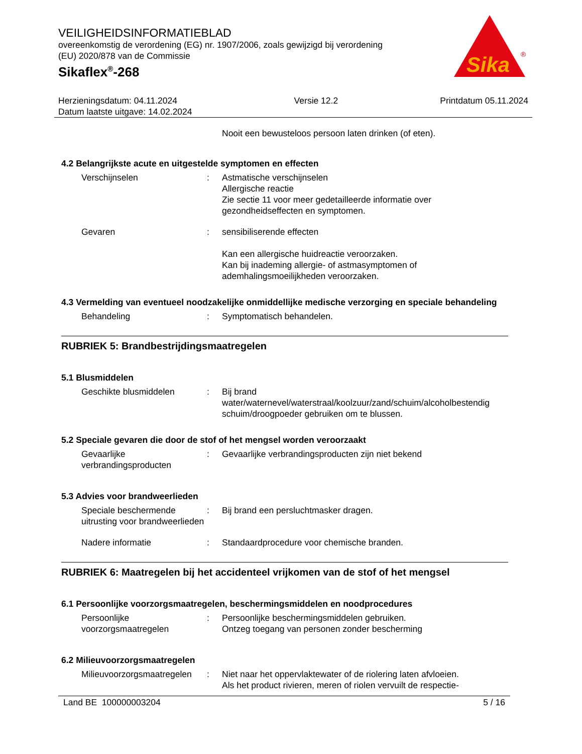Sika
®
VEILIGHEIDSINFORMATIEBLAD
overeenkomstig de verordening (EG) nr. 1907/2006, zoals gewijzigd bij verordening (EU) 2020/878 van de Commissie
Sikaflex<sup>®</sup>-268
Herzieningsdatum: 04.11.2024
Datum laatste uitgave: 14.02.2024
Versie 12.2 Printdatum 05.11.2024
Nooit een bewusteloos persoon laten drinken (of eten).
4.2 Belangrijkste acute en uitgestelde symptomen en effecten
Verschijnselen : Astmatische verschijnselen
Allergische reactie
Zie sectie 11 voor meer gedetailleerde informatie over gezondheidseffecten en symptomen.
Gevaren : sensibiliserende effecten
Kan een allergische huidreactie veroorzaken.
Kan bij inademing allergie- of astmasymptomen of ademhalingsmoeilijkheden veroorzaken.
4.3 Vermelding van eventueel noodzakelijke onmiddellijke medische verzorging en speciale behandeling
Behandeling : Symptomatisch behandelen.
RUBRIEK 5: Brandbestrijdingsmaatregelen
5.1 Blusmiddelen
Geschikte blusmiddelen : Bij brand water/waternevel/waterstraal/koolzuur/zand/schuim/alcoholbestendig schuim/droogpoeder gebruiken om te blussen.
5.2 Speciale gevaren die door de stof of het mengsel worden veroorzaakt
Gevaarlijke verbrandingsproducten
: Gevaarlijke verbrandingsproducten zijn niet bekend
5.3 Advies voor brandweerlieden
Speciale beschermende uitrusting voor brandweerlieden
: Bij brand een persluchtmasker dragen.
Nadere informatie : Standaardprocedure voor chemische branden.
RUBRIEK 6: Maatregelen bij het accidenteel vrijkomen van de stof of het mengsel
6.1 Persoonlijke voorzorgsmaatregelen, beschermingsmiddelen en noodprocedures
Persoonlijke voorzorgsmaatregelen
: Persoonlijke beschermingsmiddelen gebruiken.
Ontzeg toegang van personen zonder bescherming
6.2 Milieuvoorzorgsmaatregelen
Milieuvoorzorgsmaatregelen
: Niet naar het oppervlaktewater of de riolering laten afvloeien.
Als het product rivieren, meren of riolen vervuilt de respectie-
Land BE 100000003204 5 / 16